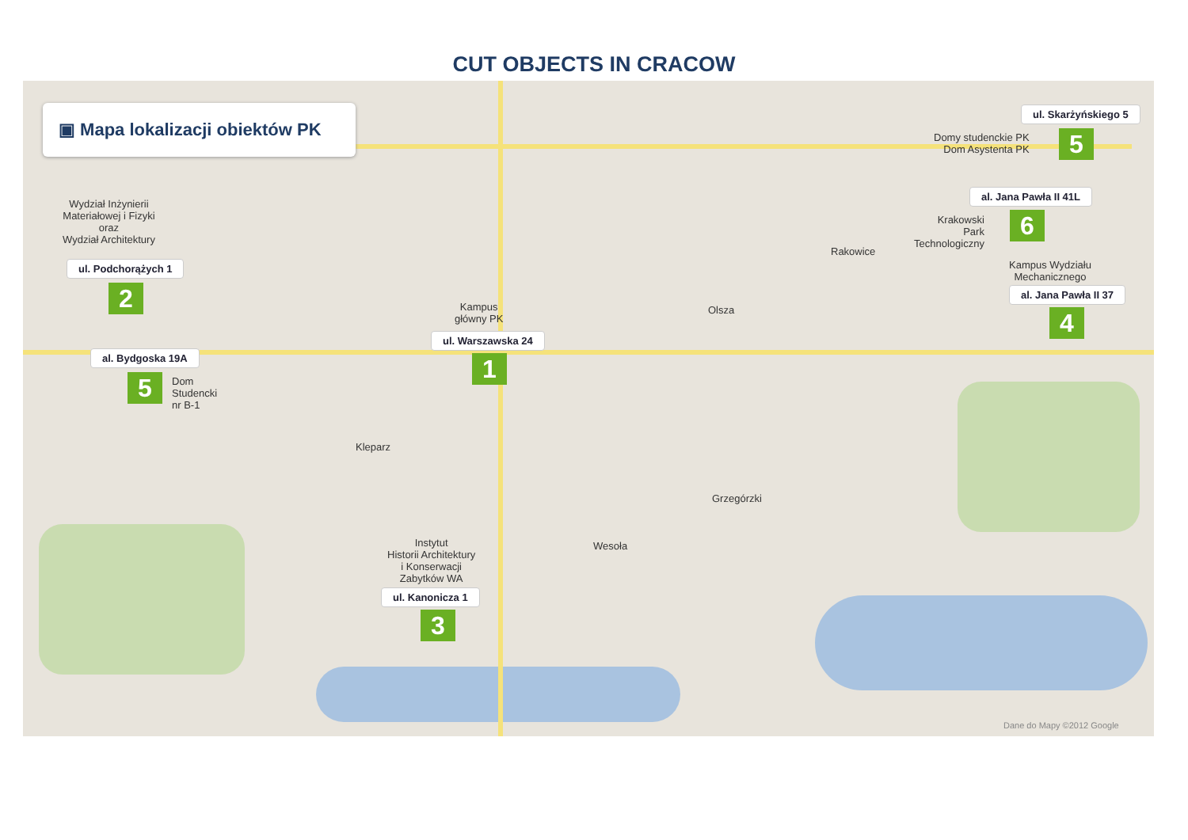CUT OBJECTS IN CRACOW
▣ Mapa lokalizacji obiektów PK
Wydział Inżynierii
Materiałowej i Fizyki
oraz
Wydział Architektury
ul. Podchorążych 1
2
al. Bydgoska 19A
5
Dom
Studencki
nr B-1
Kampus
główny PK
ul. Warszawska 24
1
Instytut
Historii Architektury
i Konserwacji
Zabytków WA
ul. Kanonicza 1
3
ul. Skarżyńskiego 5
Domy studenckie PK
Dom Asystenta PK
5
al. Jana Pawła II 41L
Krakowski
Park
Technologiczny
6
Kampus Wydziału
Mechanicznego
al. Jana Pawła II 37
4
Kleparz
Wesoła
Grzegórzki
Rakowice
Olsza
Dane do Mapy ©2012 Google